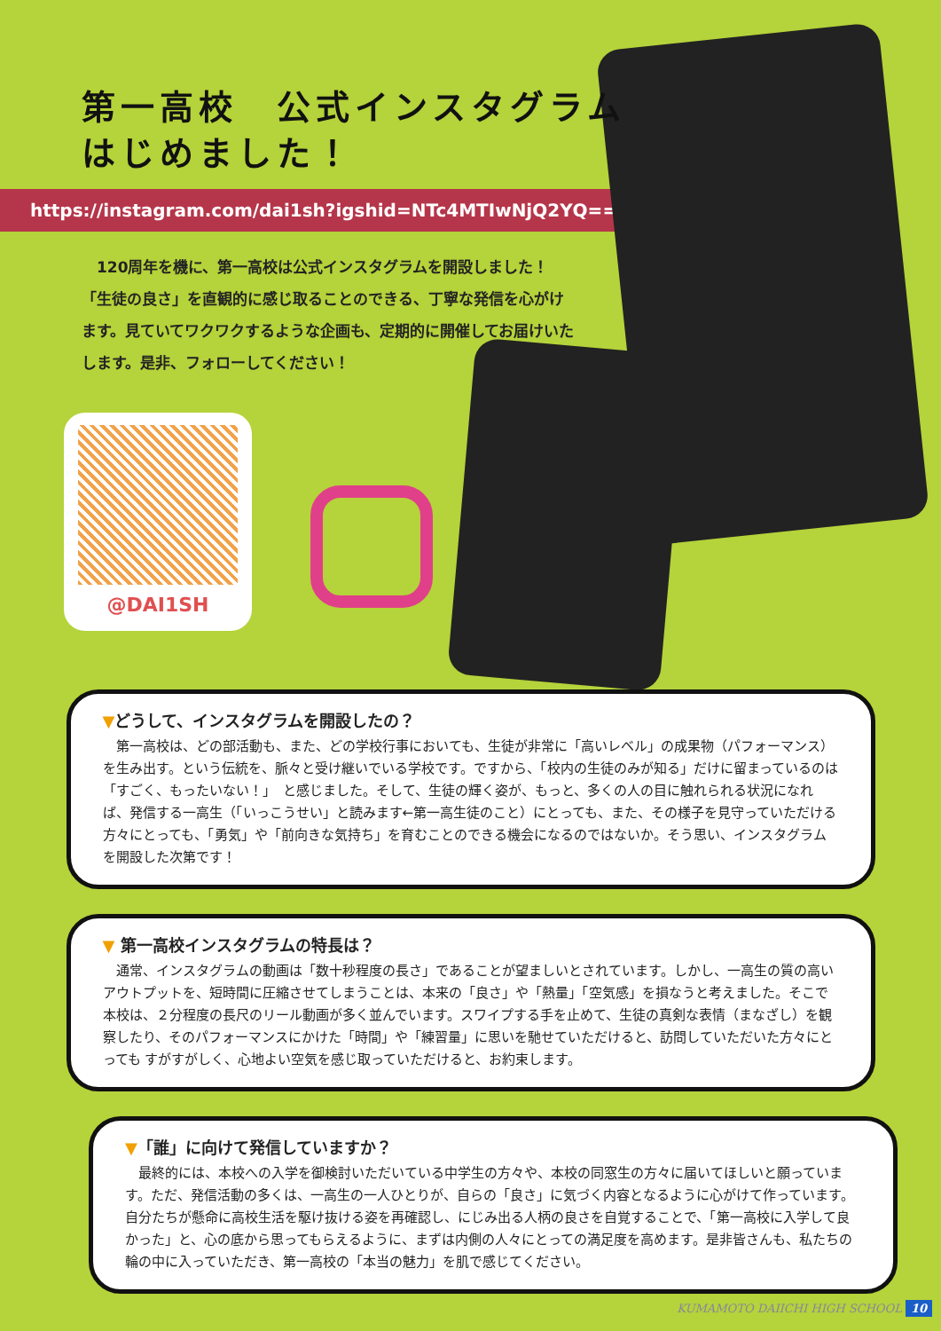第一高校　公式インスタグラム
はじめました！
https://instagram.com/dai1sh?igshid=NTc4MTIwNjQ2YQ==
　120周年を機に、第一高校は公式インスタグラムを開設しました！「生徒の良さ」を直観的に感じ取ることのできる、丁寧な発信を心がけます。見ていてワクワクするような企画も、定期的に開催してお届けいたします。是非、フォローしてください！
@DAI1SH
▼どうして、インスタグラムを開設したの？
第一高校は、どの部活動も、また、どの学校行事においても、生徒が非常に「高いレベル」の成果物（パフォーマンス）を生み出す。という伝統を、脈々と受け継いでいる学校です。ですから、「校内の生徒のみが知る」だけに留まっているのは「すごく、もったいない！」　と感じました。そして、生徒の輝く姿が、もっと、多くの人の目に触れられる状況になれば、発信する一高生（「いっこうせい」と読みます←第一高生徒のこと）にとっても、また、その様子を見守っていただける方々にとっても、「勇気」や「前向きな気持ち」を育むことのできる機会になるのではないか。そう思い、インスタグラムを開設した次第です！
▼ 第一高校インスタグラムの特長は？
通常、インスタグラムの動画は「数十秒程度の長さ」であることが望ましいとされています。しかし、一高生の質の高いアウトプットを、短時間に圧縮させてしまうことは、本来の「良さ」や「熱量」「空気感」を損なうと考えました。そこで本校は、２分程度の長尺のリール動画が多く並んでいます。スワイプする手を止めて、生徒の真剣な表情（まなざし）を観察したり、そのパフォーマンスにかけた「時間」や「練習量」に思いを馳せていただけると、訪問していただいた方々にとっても すがすがしく、心地よい空気を感じ取っていただけると、お約束します。
▼「誰」に向けて発信していますか？
最終的には、本校への入学を御検討いただいている中学生の方々や、本校の同窓生の方々に届いてほしいと願っています。ただ、発信活動の多くは、一高生の一人ひとりが、自らの「良さ」に気づく内容となるように心がけて作っています。自分たちが懸命に高校生活を駆け抜ける姿を再確認し、にじみ出る人柄の良さを自覚することで、「第一高校に入学して良かった」と、心の底から思ってもらえるように、まずは内側の人々にとっての満足度を高めます。是非皆さんも、私たちの輪の中に入っていただき、第一高校の「本当の魅力」を肌で感じてください。
KUMAMOTO DAIICHI HIGH SCHOOL 10